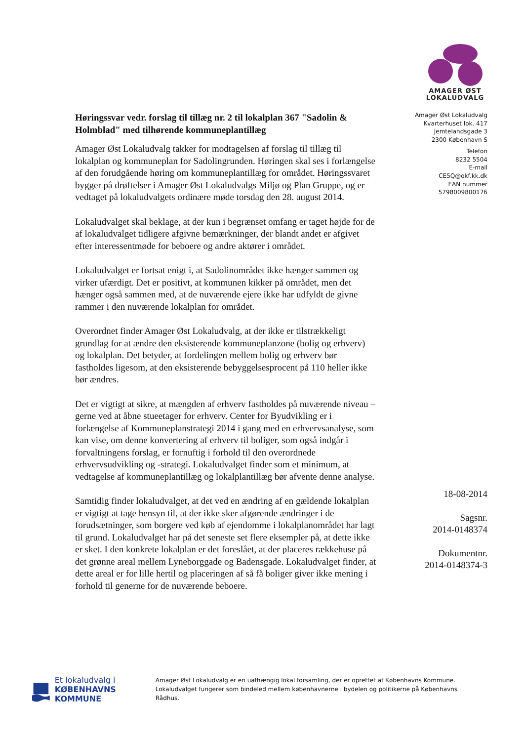AMAGER ØST
LOKALUDVALG
Høringssvar vedr. forslag til tillæg nr. 2 til lokalplan 367 "Sadolin & Holmblad" med tilhørende kommuneplantillæg
Amager Øst Lokaludvalg takker for modtagelsen af forslag til tillæg til lokalplan og kommuneplan for Sadolingrunden. Høringen skal ses i forlængelse af den forudgående høring om kommuneplantillæg for området. Høringssvaret bygger på drøftelser i Amager Øst Lokaludvalgs Miljø og Plan Gruppe, og er vedtaget på lokaludvalgets ordinære møde torsdag den 28. august 2014.
Lokaludvalget skal beklage, at der kun i begrænset omfang er taget højde for de af lokaludvalget tidligere afgivne bemærkninger, der blandt andet er afgivet efter interessentmøde for beboere og andre aktører i området.
Lokaludvalget er fortsat enigt i, at Sadolinområdet ikke hænger sammen og virker ufærdigt. Det er positivt, at kommunen kikker på området, men det hænger også sammen med, at de nuværende ejere ikke har udfyldt de givne rammer i den nuværende lokalplan for området.
Overordnet finder Amager Øst Lokaludvalg, at der ikke er tilstrækkeligt grundlag for at ændre den eksisterende kommuneplanzone (bolig og erhverv) og lokalplan. Det betyder, at fordelingen mellem bolig og erhverv bør fastholdes ligesom, at den eksisterende bebyggelsesprocent på 110 heller ikke bør ændres.
Det er vigtigt at sikre, at mængden af erhverv fastholdes på nuværende niveau – gerne ved at åbne stueetager for erhverv. Center for Byudvikling er i forlængelse af Kommuneplanstrategi 2014 i gang med en erhvervsanalyse, som kan vise, om denne konvertering af erhverv til boliger, som også indgår i forvaltningens forslag, er fornuftig i forhold til den overordnede erhvervsudvikling og -strategi. Lokaludvalget finder som et minimum, at vedtagelse af kommuneplantillæg og lokalplantillæg bør afvente denne analyse.
Samtidig finder lokaludvalget, at det ved en ændring af en gældende lokalplan er vigtigt at tage hensyn til, at der ikke sker afgørende ændringer i de forudsætninger, som borgere ved køb af ejendomme i lokalplanområdet har lagt til grund. Lokaludvalget har på det seneste set flere eksempler på, at dette ikke er sket. I den konkrete lokalplan er det foreslået, at der placeres rækkehuse på det grønne areal mellem Lyneborggade og Badensgade. Lokaludvalget finder, at dette areal er for lille hertil og placeringen af så få boliger giver ikke mening i forhold til generne for de nuværende beboere.
Amager Øst Lokaludvalg
Kvarterhuset lok. 417
Jemtelandsgade 3
2300 København S
Telefon
8232 5504
E-mail
CE5Q@okf.kk.dk
EAN nummer
5798009800176
18-08-2014
Sagsnr.
2014-0148374
Dokumentnr.
2014-0148374-3
Et lokaludvalg i
KØBENHAVNS KOMMUNE
Amager Øst Lokaludvalg er en uafhængig lokal forsamling, der er oprettet af Københavns Kommune. Lokaludvalget fungerer som bindeled mellem københavnerne i bydelen og politikerne på Københavns Rådhus.